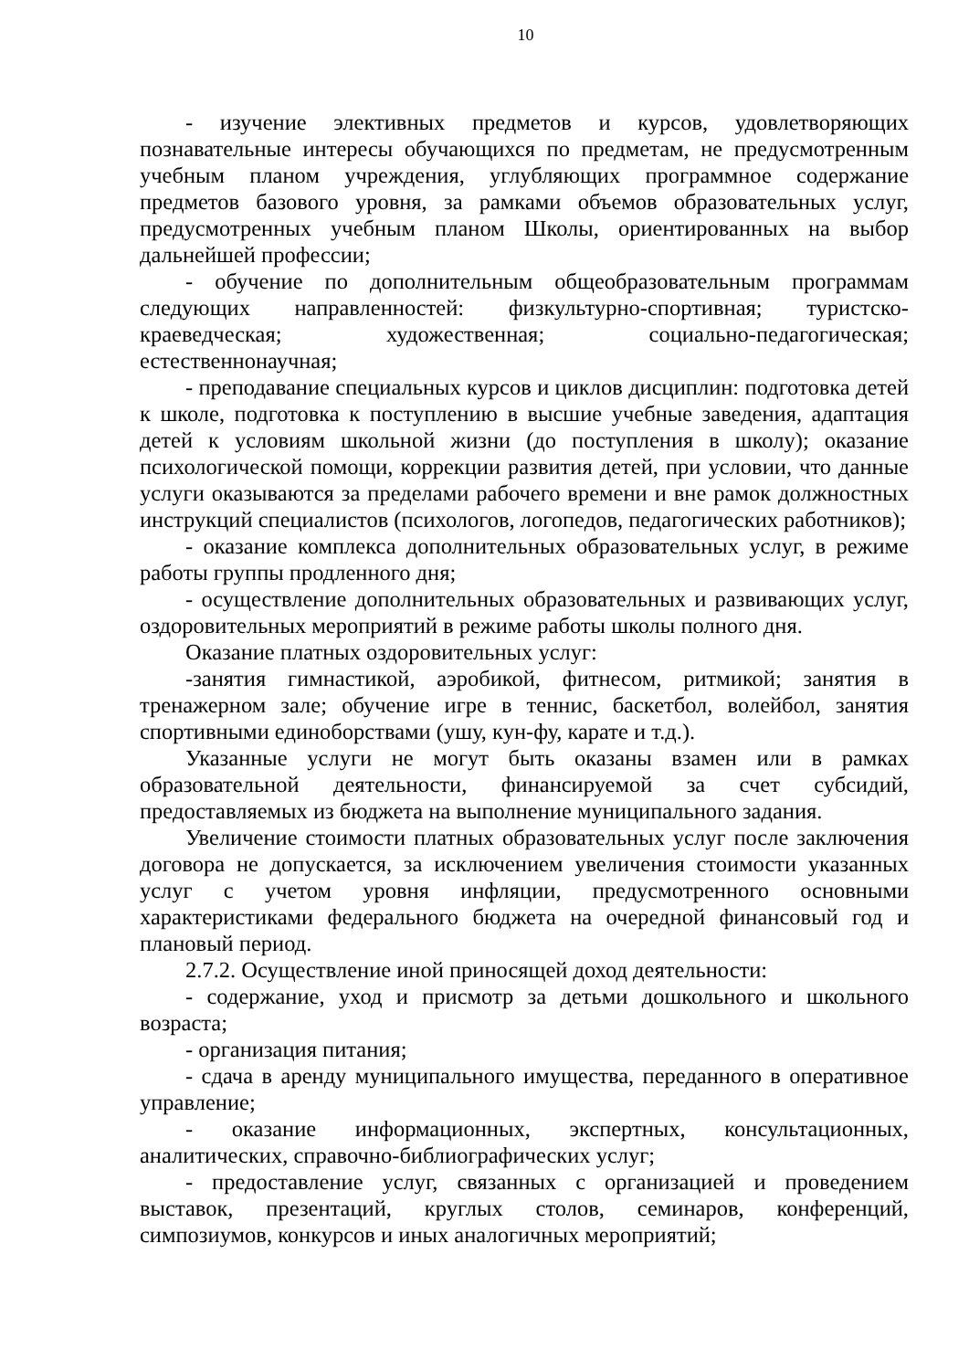10
- изучение элективных предметов и курсов, удовлетворяющих познавательные интересы обучающихся по предметам, не предусмотренным учебным планом учреждения, углубляющих программное содержание предметов базового уровня, за рамками объемов образовательных услуг, предусмотренных учебным планом Школы, ориентированных на выбор дальнейшей профессии;
- обучение по дополнительным общеобразовательным программам следующих направленностей: физкультурно-спортивная; туристско-краеведческая; художественная; социально-педагогическая; естественнонаучная;
- преподавание специальных курсов и циклов дисциплин: подготовка детей к школе, подготовка к поступлению в высшие учебные заведения, адаптация детей к условиям школьной жизни (до поступления в школу); оказание психологической помощи, коррекции развития детей, при условии, что данные услуги оказываются за пределами рабочего времени и вне рамок должностных инструкций специалистов (психологов, логопедов, педагогических работников);
- оказание комплекса дополнительных образовательных услуг, в режиме работы группы продленного дня;
- осуществление дополнительных образовательных и развивающих услуг, оздоровительных мероприятий в режиме работы школы полного дня.
Оказание платных оздоровительных услуг:
-занятия гимнастикой, аэробикой, фитнесом, ритмикой; занятия в тренажерном зале; обучение игре в теннис, баскетбол, волейбол, занятия спортивными единоборствами (ушу, кун-фу, карате и т.д.).
Указанные услуги не могут быть оказаны взамен или в рамках образовательной деятельности, финансируемой за счет субсидий, предоставляемых из бюджета на выполнение муниципального задания.
Увеличение стоимости платных образовательных услуг после заключения договора не допускается, за исключением увеличения стоимости указанных услуг с учетом уровня инфляции, предусмотренного основными характеристиками федерального бюджета на очередной финансовый год и плановый период.
2.7.2. Осуществление иной приносящей доход деятельности:
- содержание, уход и присмотр за детьми дошкольного и школьного возраста;
- организация питания;
- сдача в аренду муниципального имущества, переданного в оперативное управление;
- оказание информационных, экспертных, консультационных, аналитических, справочно-библиографических услуг;
- предоставление услуг, связанных с организацией и проведением выставок, презентаций, круглых столов, семинаров, конференций, симпозиумов, конкурсов и иных аналогичных мероприятий;